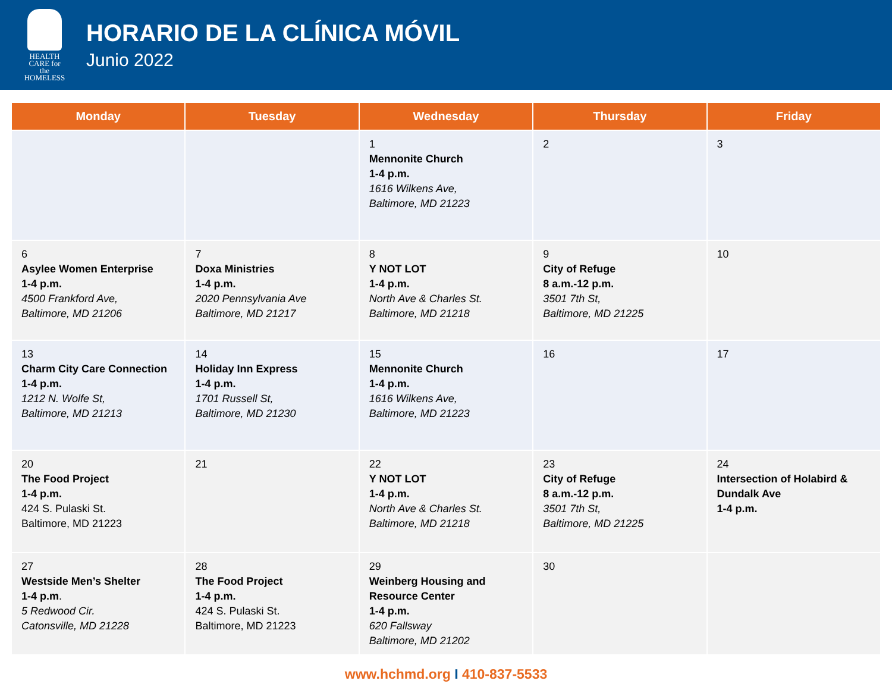HEALTH
CARE for the
HOMELESS
HORARIO DE LA CLÍNICA MÓVIL
Junio 2022
| Monday | Tuesday | Wednesday | Thursday | Friday |
| --- | --- | --- | --- | --- |
| | | 1 Mennonite Church 1-4 p.m. 1616 Wilkens Ave, Baltimore, MD 21223 | 2 | 3 |
| 6 Asylee Women Enterprise 1-4 p.m. 4500 Frankford Ave, Baltimore, MD 21206 | 7 Doxa Ministries 1-4 p.m. 2020 Pennsylvania Ave Baltimore, MD 21217 | 8 Y NOT LOT 1-4 p.m. North Ave & Charles St. Baltimore, MD 21218 | 9 City of Refuge 8 a.m.-12 p.m. 3501 7th St, Baltimore, MD 21225 | 10 |
| 13 Charm City Care Connection 1-4 p.m. 1212 N. Wolfe St, Baltimore, MD 21213 | 14 Holiday Inn Express 1-4 p.m. 1701 Russell St, Baltimore, MD 21230 | 15 Mennonite Church 1-4 p.m. 1616 Wilkens Ave, Baltimore, MD 21223 | 16 | 17 |
| 20 The Food Project 1-4 p.m. 424 S. Pulaski St. Baltimore, MD 21223 | 21 | 22 Y NOT LOT 1-4 p.m. North Ave & Charles St. Baltimore, MD 21218 | 23 City of Refuge 8 a.m.-12 p.m. 3501 7th St, Baltimore, MD 21225 | 24 Intersection of Holabird & Dundalk Ave 1-4 p.m. |
| 27 Westside Men’s Shelter 1-4 p.m . 5 Redwood Cir. Catonsville, MD 21228 | 28 The Food Project 1-4 p.m. 424 S. Pulaski St. Baltimore, MD 21223 | 29 Weinberg Housing and Resource Center 1-4 p.m. 620 Fallsway Baltimore, MD 21202 | 30 | |
www.hchmd.org I 410-837-5533